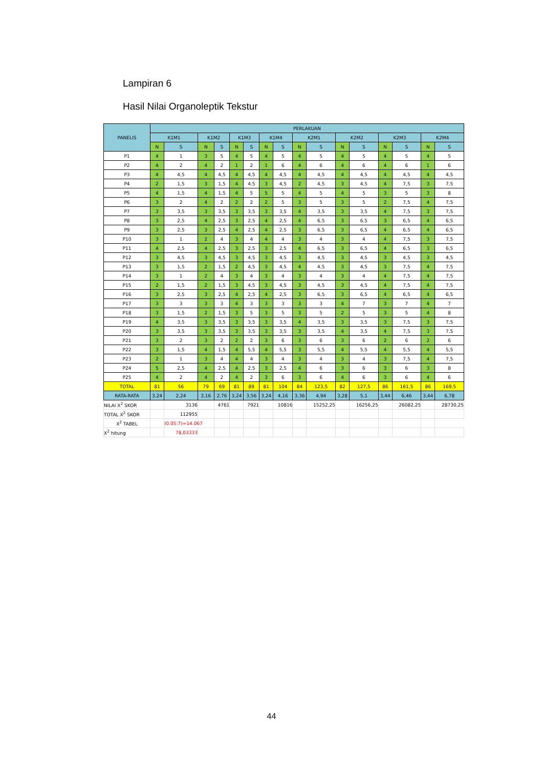Lampiran 6
Hasil Nilai Organoleptik Tekstur
| PANELIS | PERLAKUAN | | | | | | | | | | | | | | | |
| --- | --- | --- | --- | --- | --- | --- | --- | --- | --- | --- | --- | --- | --- | --- | --- | --- |
| | K1M1 | | K1M2 | | K1M3 | | K1M4 | | K2M1 | | K2M2 | | K2M3 | | K2M4 | |
| | N | S | N | S | N | S | N | S | N | S | N | S | N | S | N | S |
| P1 | 4 | 1 | 3 | 5 | 4 | 5 | 4 | 5 | 4 | 5 | 4 | 5 | 4 | 5 | 4 | 5 |
| P2 | 4 | 2 | 4 | 2 | 1 | 2 | 1 | 6 | 4 | 6 | 4 | 6 | 4 | 6 | 1 | 6 |
| P3 | 4 | 4,5 | 4 | 4,5 | 4 | 4,5 | 4 | 4,5 | 4 | 4,5 | 4 | 4,5 | 4 | 4,5 | 4 | 4,5 |
| P4 | 2 | 1,5 | 3 | 1,5 | 4 | 4,5 | 3 | 4,5 | 2 | 4,5 | 3 | 4,5 | 4 | 7,5 | 3 | 7,5 |
| P5 | 4 | 1,5 | 4 | 1,5 | 4 | 5 | 5 | 5 | 4 | 5 | 4 | 5 | 3 | 5 | 3 | 8 |
| P6 | 3 | 2 | 4 | 2 | 2 | 2 | 2 | 5 | 3 | 5 | 3 | 5 | 2 | 7,5 | 4 | 7,5 |
| P7 | 3 | 3,5 | 3 | 3,5 | 3 | 3,5 | 3 | 3,5 | 4 | 3,5 | 3 | 3,5 | 4 | 7,5 | 3 | 7,5 |
| P8 | 3 | 2,5 | 4 | 2,5 | 3 | 2,5 | 4 | 2,5 | 4 | 6,5 | 3 | 6,5 | 3 | 6,5 | 4 | 6,5 |
| P9 | 3 | 2,5 | 3 | 2,5 | 4 | 2,5 | 4 | 2,5 | 3 | 6,5 | 3 | 6,5 | 4 | 6,5 | 4 | 6,5 |
| P10 | 3 | 1 | 2 | 4 | 3 | 4 | 4 | 4 | 3 | 4 | 3 | 4 | 4 | 7,5 | 3 | 7,5 |
| P11 | 4 | 2,5 | 4 | 2,5 | 3 | 2,5 | 3 | 2,5 | 4 | 6,5 | 3 | 6,5 | 4 | 6,5 | 3 | 6,5 |
| P12 | 3 | 4,5 | 3 | 4,5 | 3 | 4,5 | 3 | 4,5 | 3 | 4,5 | 3 | 4,5 | 3 | 4,5 | 3 | 4,5 |
| P13 | 3 | 1,5 | 2 | 1,5 | 2 | 4,5 | 3 | 4,5 | 4 | 4,5 | 3 | 4,5 | 3 | 7,5 | 4 | 7,5 |
| P14 | 3 | 1 | 2 | 4 | 3 | 4 | 3 | 4 | 3 | 4 | 3 | 4 | 4 | 7,5 | 4 | 7,5 |
| P15 | 2 | 1,5 | 2 | 1,5 | 3 | 4,5 | 3 | 4,5 | 3 | 4,5 | 3 | 4,5 | 4 | 7,5 | 4 | 7,5 |
| P16 | 3 | 2,5 | 3 | 2,5 | 4 | 2,5 | 4 | 2,5 | 3 | 6,5 | 3 | 6,5 | 4 | 6,5 | 4 | 6,5 |
| P17 | 3 | 3 | 3 | 3 | 4 | 3 | 3 | 3 | 3 | 3 | 4 | 7 | 3 | 7 | 4 | 7 |
| P18 | 3 | 1,5 | 2 | 1,5 | 3 | 5 | 3 | 5 | 3 | 5 | 2 | 5 | 3 | 5 | 4 | 8 |
| P19 | 4 | 3,5 | 3 | 3,5 | 3 | 3,5 | 3 | 3,5 | 4 | 3,5 | 3 | 3,5 | 3 | 7,5 | 3 | 7,5 |
| P20 | 3 | 3,5 | 3 | 3,5 | 3 | 3,5 | 3 | 3,5 | 3 | 3,5 | 4 | 3,5 | 4 | 7,5 | 3 | 7,5 |
| P21 | 3 | 2 | 3 | 2 | 2 | 2 | 3 | 6 | 3 | 6 | 3 | 6 | 2 | 6 | 2 | 6 |
| P22 | 3 | 1,5 | 4 | 1,5 | 4 | 5,5 | 4 | 5,5 | 3 | 5,5 | 4 | 5,5 | 4 | 5,5 | 4 | 5,5 |
| P23 | 2 | 1 | 3 | 4 | 4 | 4 | 3 | 4 | 3 | 4 | 3 | 4 | 3 | 7,5 | 4 | 7,5 |
| P24 | 5 | 2,5 | 4 | 2,5 | 4 | 2,5 | 3 | 2,5 | 4 | 6 | 3 | 6 | 3 | 6 | 3 | 8 |
| P25 | 4 | 2 | 4 | 2 | 4 | 2 | 3 | 6 | 3 | 6 | 4 | 6 | 3 | 6 | 4 | 6 |
| TOTAL | 81 | 56 | 79 | 69 | 81 | 89 | 81 | 104 | 84 | 123,5 | 82 | 127,5 | 86 | 161,5 | 86 | 169,5 |
| RATA-RATA | 3,24 | 2,24 | 3,16 | 2,76 | 3,24 | 3,56 | 3,24 | 4,16 | 3,36 | 4,94 | 3,28 | 5,1 | 3,44 | 6,46 | 3,44 | 6,78 |
| NILAI X<sup>2</sup> SKOR | | 3136 | | 4761 | | 7921 | | 10816 | | 15252,25 | | 16256,25 | | 26082,25 | | 28730,25 |
| TOTAL X<sup>2</sup> SKOR | | 112955 | | | | | | | | | | | | | | |
| X<sup>2</sup> TABEL | | (0.05:7)=14.067 | | | | | | | | | | | | | | |
| X<sup>2</sup> hitung | | 78,03333 | | | | | | | | | | | | | | |
44